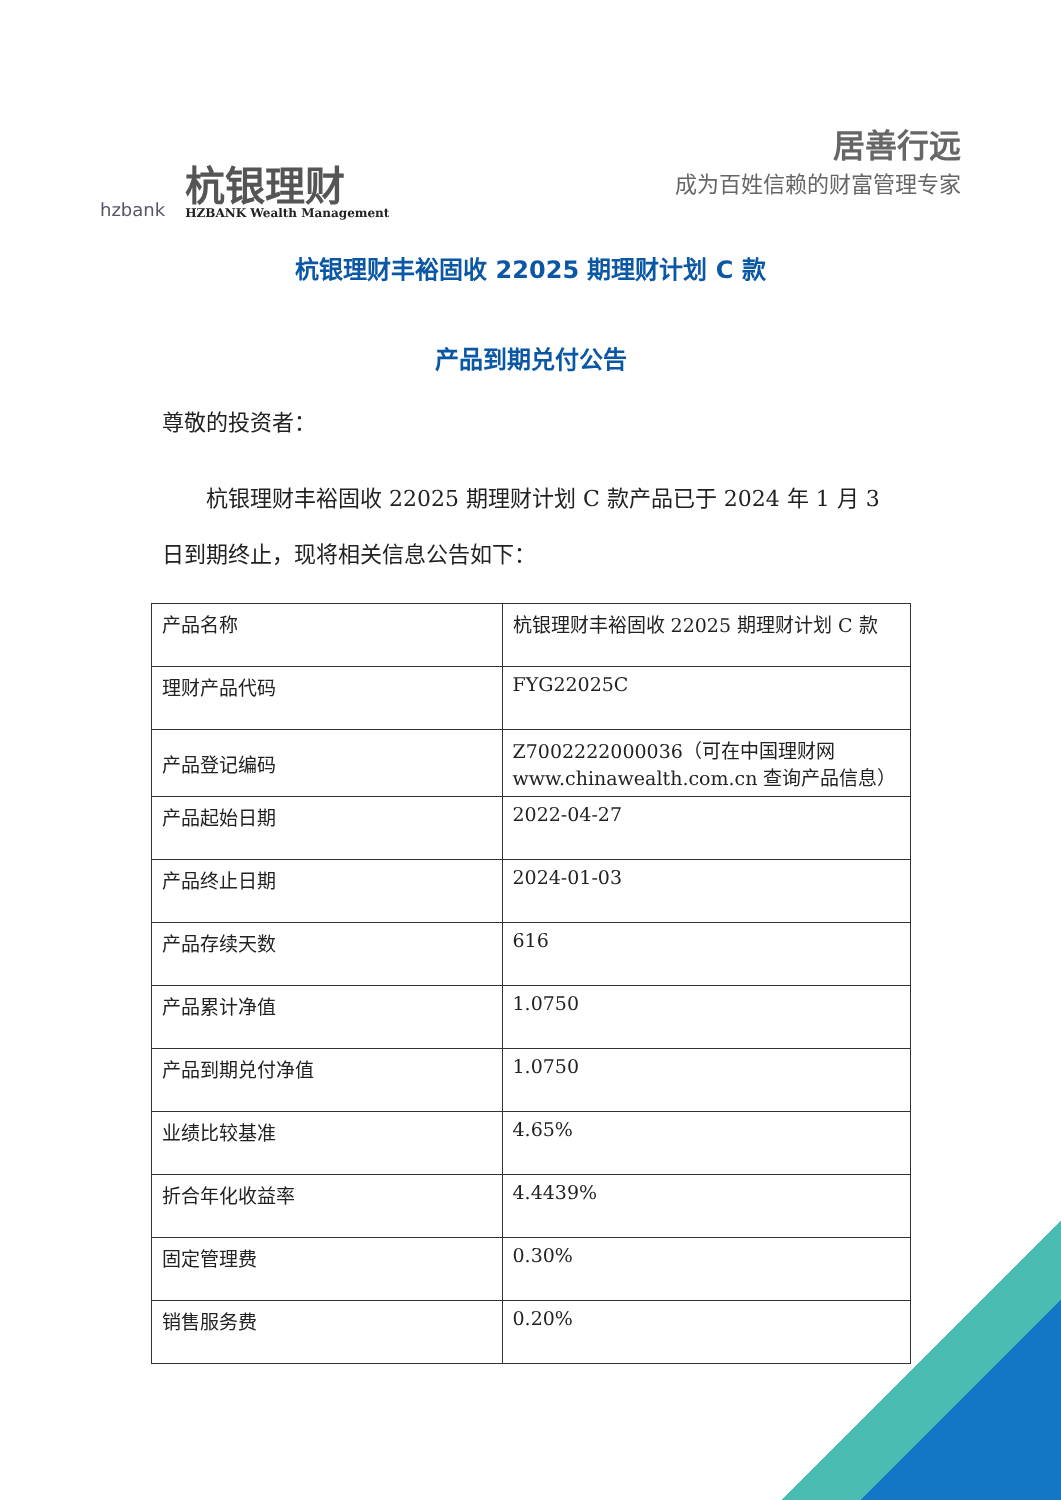hzbank
杭银理财
HZBANK Wealth Management
居善行远
成为百姓信赖的财富管理专家
杭银理财丰裕固收 22025 期理财计划 C 款
产品到期兑付公告
尊敬的投资者：
杭银理财丰裕固收 22025 期理财计划 C 款产品已于 2024 年 1 月 3 日到期终止，现将相关信息公告如下：
| 产品名称 | 杭银理财丰裕固收 22025 期理财计划 C 款 |
| 理财产品代码 | FYG22025C |
| 产品登记编码 | Z7002222000036（可在中国理财网 www.chinawealth.com.cn 查询产品信息） |
| 产品起始日期 | 2022-04-27 |
| 产品终止日期 | 2024-01-03 |
| 产品存续天数 | 616 |
| 产品累计净值 | 1.0750 |
| 产品到期兑付净值 | 1.0750 |
| 业绩比较基准 | 4.65% |
| 折合年化收益率 | 4.4439% |
| 固定管理费 | 0.30% |
| 销售服务费 | 0.20% |